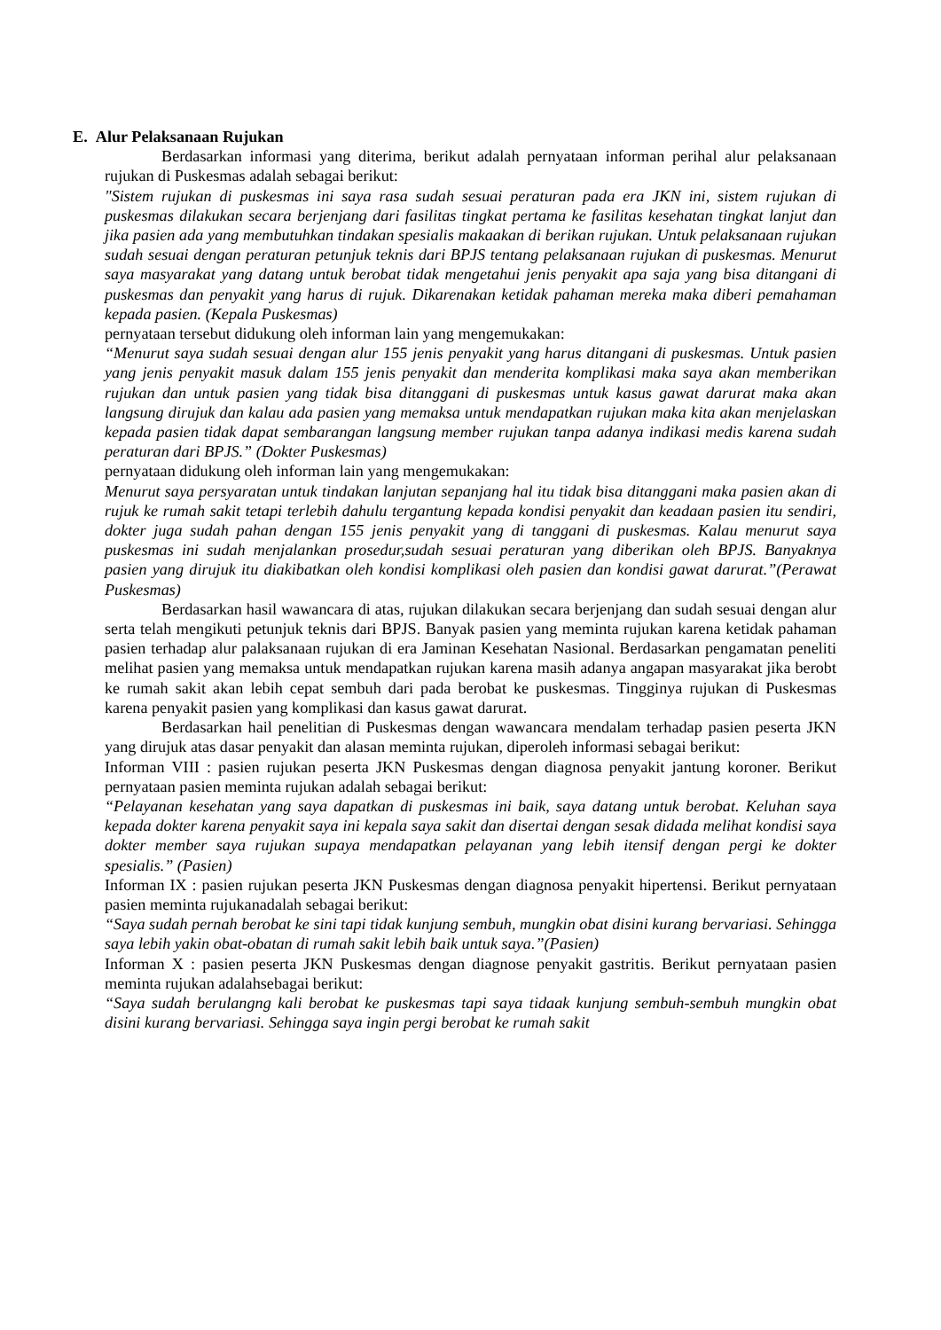E. Alur Pelaksanaan Rujukan
Berdasarkan informasi yang diterima, berikut adalah pernyataan informan perihal alur pelaksanaan rujukan di Puskesmas adalah sebagai berikut:
"Sistem rujukan di puskesmas ini saya rasa sudah sesuai peraturan pada era JKN ini, sistem rujukan di puskesmas dilakukan secara berjenjang dari fasilitas tingkat pertama ke fasilitas kesehatan tingkat lanjut dan jika pasien ada yang membutuhkan tindakan spesialis makaakan di berikan rujukan. Untuk pelaksanaan rujukan sudah sesuai dengan peraturan petunjuk teknis dari BPJS tentang pelaksanaan rujukan di puskesmas. Menurut saya masyarakat yang datang untuk berobat tidak mengetahui jenis penyakit apa saja yang bisa ditangani di puskesmas dan penyakit yang harus di rujuk. Dikarenakan ketidak pahaman mereka maka diberi pemahaman kepada pasien. (Kepala Puskesmas)
pernyataan tersebut didukung oleh informan lain yang mengemukakan:
“Menurut saya sudah sesuai dengan alur 155 jenis penyakit yang harus ditangani di puskesmas. Untuk pasien yang jenis penyakit masuk dalam 155 jenis penyakit dan menderita komplikasi maka saya akan memberikan rujukan dan untuk pasien yang tidak bisa ditanggani di puskesmas untuk kasus gawat darurat maka akan langsung dirujuk dan kalau ada pasien yang memaksa untuk mendapatkan rujukan maka kita akan menjelaskan kepada pasien tidak dapat sembarangan langsung member rujukan tanpa adanya indikasi medis karena sudah peraturan dari BPJS.” (Dokter Puskesmas)
pernyataan didukung oleh informan lain yang mengemukakan:
Menurut saya persyaratan untuk tindakan lanjutan sepanjang hal itu tidak bisa ditanggani maka pasien akan di rujuk ke rumah sakit tetapi terlebih dahulu tergantung kepada kondisi penyakit dan keadaan pasien itu sendiri, dokter juga sudah pahan dengan 155 jenis penyakit yang di tanggani di puskesmas. Kalau menurut saya puskesmas ini sudah menjalankan prosedur,sudah sesuai peraturan yang diberikan oleh BPJS. Banyaknya pasien yang dirujuk itu diakibatkan oleh kondisi komplikasi oleh pasien dan kondisi gawat darurat.”(Perawat Puskesmas)
Berdasarkan hasil wawancara di atas, rujukan dilakukan secara berjenjang dan sudah sesuai dengan alur serta telah mengikuti petunjuk teknis dari BPJS. Banyak pasien yang meminta rujukan karena ketidak pahaman pasien terhadap alur palaksanaan rujukan di era Jaminan Kesehatan Nasional. Berdasarkan pengamatan peneliti melihat pasien yang memaksa untuk mendapatkan rujukan karena masih adanya angapan masyarakat jika berobt ke rumah sakit akan lebih cepat sembuh dari pada berobat ke puskesmas. Tingginya rujukan di Puskesmas karena penyakit pasien yang komplikasi dan kasus gawat darurat.
Berdasarkan hail penelitian di Puskesmas dengan wawancara mendalam terhadap pasien peserta JKN yang dirujuk atas dasar penyakit dan alasan meminta rujukan, diperoleh informasi sebagai berikut:
Informan VIII : pasien rujukan peserta JKN Puskesmas dengan diagnosa penyakit jantung koroner. Berikut pernyataan pasien meminta rujukan adalah sebagai berikut:
“Pelayanan kesehatan yang saya dapatkan di puskesmas ini baik, saya datang untuk berobat. Keluhan saya kepada dokter karena penyakit saya ini kepala saya sakit dan disertai dengan sesak didada melihat kondisi saya dokter member saya rujukan supaya mendapatkan pelayanan yang lebih itensif dengan pergi ke dokter spesialis.” (Pasien)
Informan IX : pasien rujukan peserta JKN Puskesmas dengan diagnosa penyakit hipertensi. Berikut pernyataan pasien meminta rujukanadalah sebagai berikut:
“Saya sudah pernah berobat ke sini tapi tidak kunjung sembuh, mungkin obat disini kurang bervariasi. Sehingga saya lebih yakin obat-obatan di rumah sakit lebih baik untuk saya.”(Pasien)
Informan X : pasien peserta JKN Puskesmas dengan diagnose penyakit gastritis. Berikut pernyataan pasien meminta rujukan adalahsebagai berikut:
“Saya sudah berulangng kali berobat ke puskesmas tapi saya tidaak kunjung sembuh-sembuh mungkin obat disini kurang bervariasi. Sehingga saya ingin pergi berobat ke rumah sakit